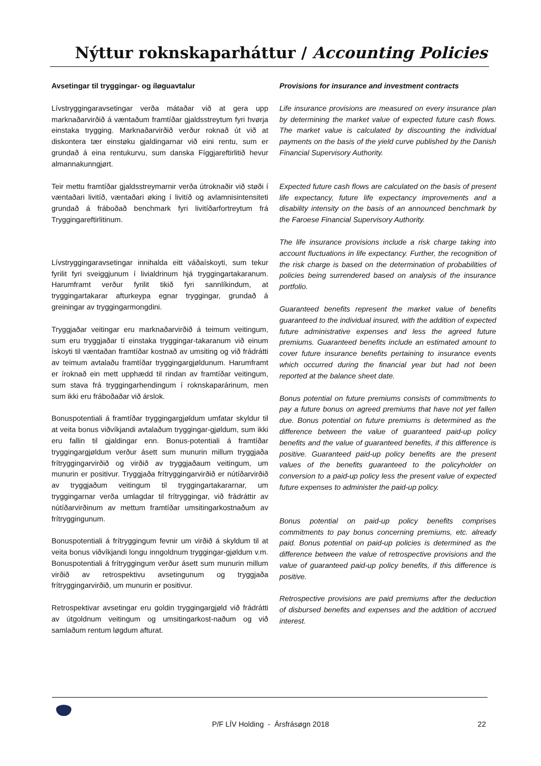Nýttur roknskaparháttur / Accounting Policies
Avsetingar til tryggingar- og íløguavtalur
Lívstryggingaravsetingar verða mátaðar við at gera upp marknaðarvirðið á væntaðum framtíðar gjaldsstreytum fyri hvørja einstaka trygging. Marknaðarvirðið verður roknað út við at diskontera tær einstøku gjaldingarnar við eini rentu, sum er grundað á eina rentukurvu, sum danska Fíggjareftirlitið hevur almannakunngjørt.
Teir mettu framtíðar gjaldsstreymarnir verða útroknaðir við støði í væntaðari livitíð, væntaðari øking í livitíð og avlamnisintensiteti grundað á fráboðað benchmark fyri livitíðarfortreytum frá Tryggingareftirlitinum.
Lívstryggingaravsetingar innihalda eitt váðaískoyti, sum tekur fyrilit fyri sveiggjunum í livialdrinum hjá tryggingartakaranum. Harumframt verður fyrilit tikið fyri sannlíkindum, at tryggingartakarar afturkeypa egnar tryggingar, grundað á greiningar av tryggingarmongdini.
Tryggjaðar veitingar eru marknaðarvirðið á teimum veitingum, sum eru tryggjaðar tí einstaka tryggingar-takaranum við einum ískoyti til væntaðan framtíðar kostnað av umsiting og við frádrátti av teimum avtalaðu framtíðar tryggingargjøldunum. Harumframt er íroknað ein mett upphædd til rindan av framtíðar veitingum, sum stava frá tryggingarhendingum í roknskaparárinum, men sum ikki eru fráboðaðar við árslok.
Bonuspotentiali á framtíðar tryggingargjøldum umfatar skyldur til at veita bonus viðvíkjandi avtalaðum tryggingar-gjøldum, sum ikki eru fallin til gjaldingar enn. Bonus-potentiali á framtíðar tryggingargjøldum verður ásett sum munurin millum tryggjaða frítryggingarvirðið og virðið av tryggjaðaum veitingum, um munurin er positivur. Tryggjaða frítryggingarvirðið er nútíðarvirðið av tryggjaðum veitingum til tryggingartakararnar, um tryggingarnar verða umlagdar til frítryggingar, við frádráttir av nútíðarvirðinum av mettum framtíðar umsitingarkostnaðum av frítryggingunum.
Bonuspotentiali á frítryggingum fevnir um virðið á skyldum til at veita bonus viðvíkjandi longu inngoldnum tryggingar-gjøldum v.m. Bonuspotentiali á frítryggingum verður ásett sum munurin millum virðið av retrospektivu avsetingunum og tryggjaða frítryggingarvirðið, um munurin er positivur.
Retrospektivar avsetingar eru goldin tryggingargjøld við frádrátti av útgoldnum veitingum og umsitingarkost-naðum og við samlaðum rentum løgdum afturat.
Provisions for insurance and investment contracts
Life insurance provisions are measured on every insurance plan by determining the market value of expected future cash flows. The market value is calculated by discounting the individual payments on the basis of the yield curve published by the Danish Financial Supervisory Authority.
Expected future cash flows are calculated on the basis of present life expectancy, future life expectancy improvements and a disability intensity on the basis of an announced benchmark by the Faroese Financial Supervisory Authority.
The life insurance provisions include a risk charge taking into account fluctuations in life expectancy. Further, the recognition of the risk charge is based on the determination of probabilities of policies being surrendered based on analysis of the insurance portfolio.
Guaranteed benefits represent the market value of benefits guaranteed to the individual insured, with the addition of expected future administrative expenses and less the agreed future premiums. Guaranteed benefits include an estimated amount to cover future insurance benefits pertaining to insurance events which occurred during the financial year but had not been reported at the balance sheet date.
Bonus potential on future premiums consists of commitments to pay a future bonus on agreed premiums that have not yet fallen due. Bonus potential on future premiums is determined as the difference between the value of guaranteed paid-up policy benefits and the value of guaranteed benefits, if this difference is positive. Guaranteed paid-up policy benefits are the present values of the benefits guaranteed to the policyholder on conversion to a paid-up policy less the present value of expected future expenses to administer the paid-up policy.
Bonus potential on paid-up policy benefits comprises commitments to pay bonus concerning premiums, etc. already paid. Bonus potential on paid-up policies is determined as the difference between the value of retrospective provisions and the value of guaranteed paid-up policy benefits, if this difference is positive.
Retrospective provisions are paid premiums after the deduction of disbursed benefits and expenses and the addition of accrued interest.
P/F LÍV Holding - Ársfrásøgn 2018 22